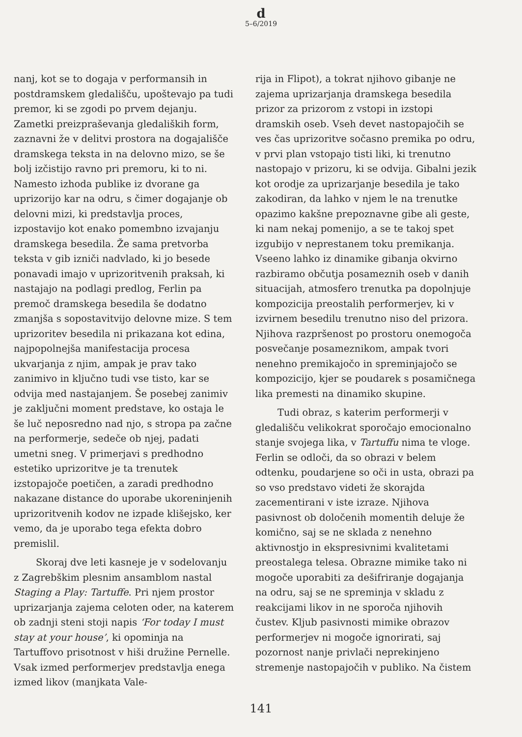d
5–6/2019
nanj, kot se to dogaja v performansih in postdramskem gledališču, upoštevajo pa tudi premor, ki se zgodi po prvem dejanju. Zametki preizpraševanja gledaliških form, zaznavni že v delitvi prostora na dogajališče dramskega teksta in na delovno mizo, se še bolj izčistijo ravno pri premoru, ki to ni. Namesto izhoda publike iz dvorane ga uprizorijo kar na odru, s čimer dogajanje ob delovni mizi, ki predstavlja proces, izpostavijo kot enako pomembno izvajanju dramskega besedila. Že sama pretvorba teksta v gib izniči nadvlado, ki jo besede ponavadi imajo v uprizoritvenih praksah, ki nastajajo na podlagi predlog, Ferlin pa premoč dramskega besedila še dodatno zmanjša s sopostavitvijo delovne mize. S tem uprizoritev besedila ni prikazana kot edina, najpopolnejša manifestacija procesa ukvarjanja z njim, ampak je prav tako zanimivo in ključno tudi vse tisto, kar se odvija med nastajanjem. Še posebej zanimiv je zaključni moment predstave, ko ostaja le še luč neposredno nad njo, s stropa pa začne na performerje, sedeče ob njej, padati umetni sneg. V primerjavi s predhodno estetiko uprizoritve je ta trenutek izstopajoče poetičen, a zaradi predhodno nakazane distance do uporabe ukoreninjenih uprizoritvenih kodov ne izpade klišejsko, ker vemo, da je uporabo tega efekta dobro premislil.
Skoraj dve leti kasneje je v sodelovanju z Zagrebškim plesnim ansamblom nastal Staging a Play: Tartuffe. Pri njem prostor uprizarjanja zajema celoten oder, na katerem ob zadnji steni stoji napis ‘For today I must stay at your house’, ki opominja na Tartuffovo prisotnost v hiši družine Pernelle. Vsak izmed performerjev predstavlja enega izmed likov (manjkata Vale-
rija in Flipot), a tokrat njihovo gibanje ne zajema uprizarjanja dramskega besedila prizor za prizorom z vstopi in izstopi dramskih oseb. Vseh devet nastopajočih se ves čas uprizoritve sočasno premika po odru, v prvi plan vstopajo tisti liki, ki trenutno nastopajo v prizoru, ki se odvija. Gibalni jezik kot orodje za uprizarjanje besedila je tako zakodiran, da lahko v njem le na trenutke opazimo kakšne prepoznavne gibe ali geste, ki nam nekaj pomenijo, a se te takoj spet izgubijo v neprestanem toku premikanja. Vseeno lahko iz dinamike gibanja okvirno razbiramo občutja posameznih oseb v danih situacijah, atmosfero trenutka pa dopolnjuje kompozicija preostalih performerjev, ki v izvirnem besedilu trenutno niso del prizora. Njihova razpršenost po prostoru onemogoča posvečanje posameznikom, ampak tvori nenehno premikajočo in spreminjajočo se kompozicijo, kjer se poudarek s posamičnega lika premesti na dinamiko skupine.
Tudi obraz, s katerim performerji v gledališču velikokrat sporočajo emocionalno stanje svojega lika, v Tartuffu nima te vloge. Ferlin se odloči, da so obrazi v belem odtenku, poudarjene so oči in usta, obrazi pa so vso predstavo videti že skorajda zacementirani v iste izraze. Njihova pasivnost ob določenih momentih deluje že komično, saj se ne sklada z nenehno aktivnostjo in ekspresivnimi kvalitetami preostalega telesa. Obrazne mimike tako ni mogoče uporabiti za dešifriranje dogajanja na odru, saj se ne spreminja v skladu z reakcijami likov in ne sporoča njihovih čustev. Kljub pasivnosti mimike obrazov performerjev ni mogoče ignorirati, saj pozornost nanje privlači neprekinjeno stremenje nastopajočih v publiko. Na čistem
141